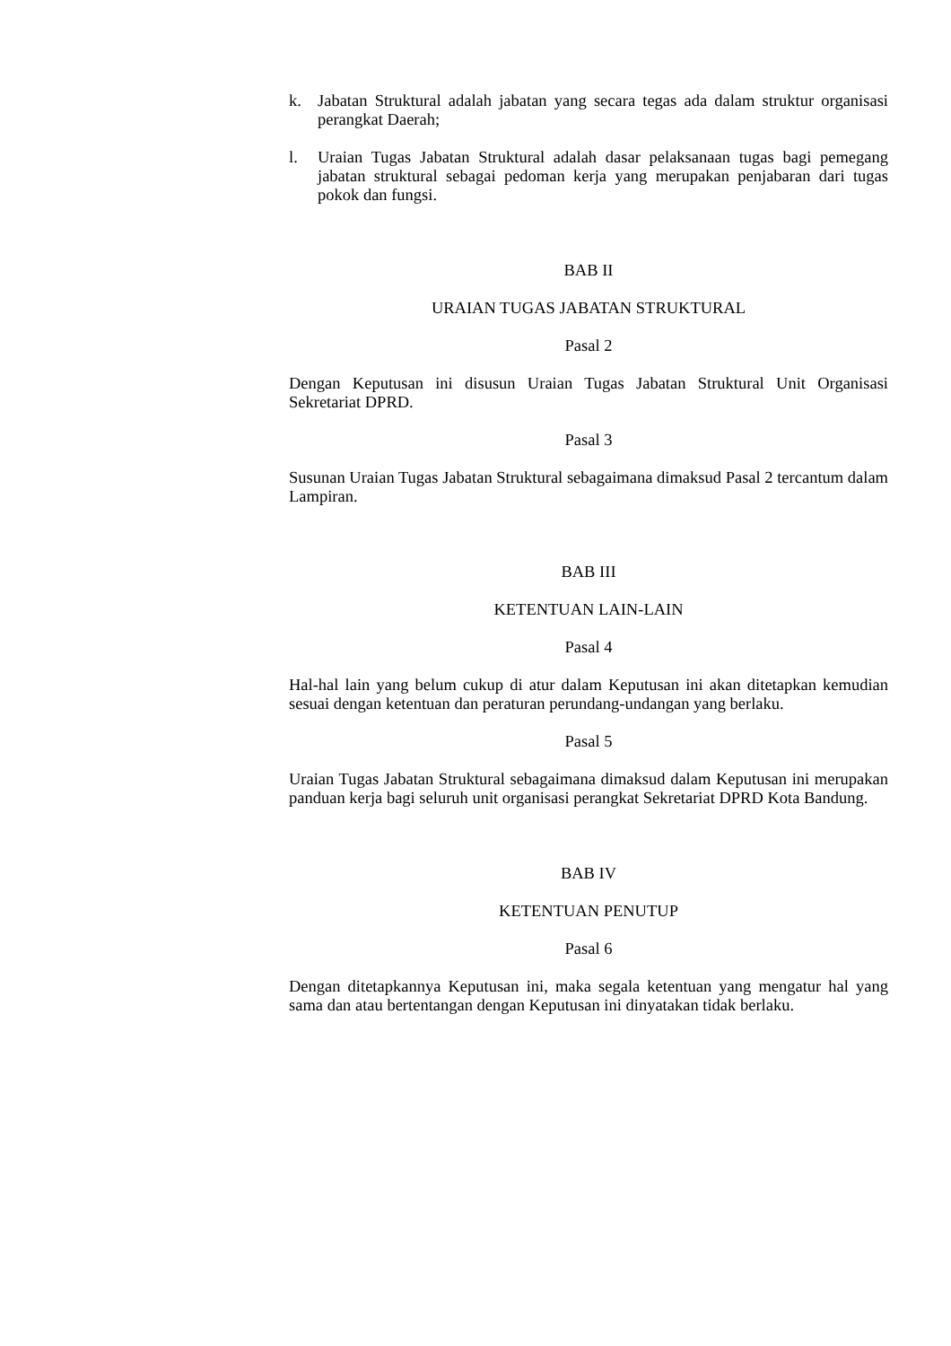k. Jabatan Struktural adalah jabatan yang secara tegas ada dalam struktur organisasi perangkat Daerah;
l. Uraian Tugas Jabatan Struktural adalah dasar pelaksanaan tugas bagi pemegang jabatan struktural sebagai pedoman kerja yang merupakan penjabaran dari tugas pokok dan fungsi.
BAB II
URAIAN TUGAS JABATAN STRUKTURAL
Pasal 2
Dengan Keputusan ini disusun Uraian Tugas Jabatan Struktural Unit Organisasi Sekretariat DPRD.
Pasal 3
Susunan Uraian Tugas Jabatan Struktural sebagaimana dimaksud Pasal 2 tercantum dalam Lampiran.
BAB III
KETENTUAN LAIN-LAIN
Pasal 4
Hal-hal lain yang belum cukup di atur dalam Keputusan ini akan ditetapkan kemudian sesuai dengan ketentuan dan peraturan perundang-undangan yang berlaku.
Pasal 5
Uraian Tugas Jabatan Struktural sebagaimana dimaksud dalam Keputusan ini merupakan panduan kerja bagi seluruh unit organisasi perangkat Sekretariat DPRD Kota Bandung.
BAB IV
KETENTUAN PENUTUP
Pasal 6
Dengan ditetapkannya Keputusan ini, maka segala ketentuan yang mengatur hal yang sama dan atau bertentangan dengan Keputusan ini dinyatakan tidak berlaku.